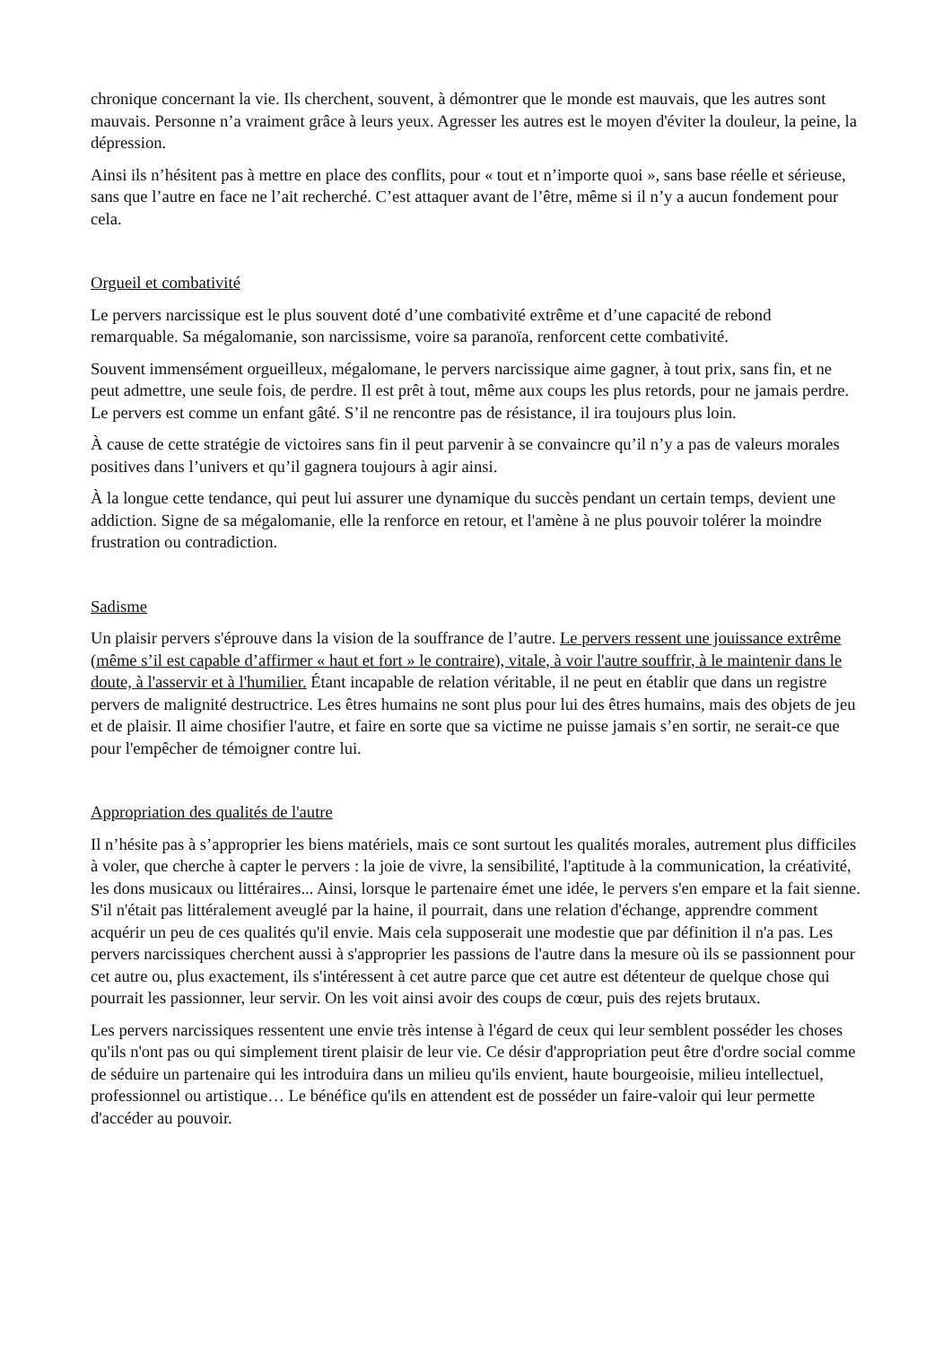chronique concernant la vie. Ils cherchent, souvent, à démontrer que le monde est mauvais, que les autres sont mauvais. Personne n’a vraiment grâce à leurs yeux. Agresser les autres est le moyen d'éviter la douleur, la peine, la dépression.
Ainsi ils n’hésitent pas à mettre en place des conflits, pour « tout et n’importe quoi », sans base réelle et sérieuse, sans que l’autre en face ne l’ait recherché. C’est attaquer avant de l’être, même si il n’y a aucun fondement pour cela.
Orgueil et combativité
Le pervers narcissique est le plus souvent doté d’une combativité extrême et d’une capacité de rebond remarquable. Sa mégalomanie, son narcissisme, voire sa paranoïa, renforcent cette combativité.
Souvent immensément orgueilleux, mégalomane, le pervers narcissique aime gagner, à tout prix, sans fin, et ne peut admettre, une seule fois, de perdre. Il est prêt à tout, même aux coups les plus retords, pour ne jamais perdre. Le pervers est comme un enfant gâté. S’il ne rencontre pas de résistance, il ira toujours plus loin.
À cause de cette stratégie de victoires sans fin il peut parvenir à se convaincre qu’il n’y a pas de valeurs morales positives dans l’univers et qu’il gagnera toujours à agir ainsi.
À la longue cette tendance, qui peut lui assurer une dynamique du succès pendant un certain temps, devient une addiction. Signe de sa mégalomanie, elle la renforce en retour, et l'amène à ne plus pouvoir tolérer la moindre frustration ou contradiction.
Sadisme
Un plaisir pervers s'éprouve dans la vision de la souffrance de l’autre. Le pervers ressent une jouissance extrême (même s’il est capable d’affirmer « haut et fort » le contraire), vitale, à voir l'autre souffrir, à le maintenir dans le doute, à l'asservir et à l'humilier. Étant incapable de relation véritable, il ne peut en établir que dans un registre pervers de malignité destructrice. Les êtres humains ne sont plus pour lui des êtres humains, mais des objets de jeu et de plaisir. Il aime chosifier l'autre, et faire en sorte que sa victime ne puisse jamais s’en sortir, ne serait-ce que pour l'empêcher de témoigner contre lui.
Appropriation des qualités de l'autre
Il n’hésite pas à s’approprier les biens matériels, mais ce sont surtout les qualités morales, autrement plus difficiles à voler, que cherche à capter le pervers : la joie de vivre, la sensibilité, l'aptitude à la communication, la créativité, les dons musicaux ou littéraires... Ainsi, lorsque le partenaire émet une idée, le pervers s'en empare et la fait sienne. S'il n'était pas littéralement aveuglé par la haine, il pourrait, dans une relation d'échange, apprendre comment acquérir un peu de ces qualités qu'il envie. Mais cela supposerait une modestie que par définition il n'a pas. Les pervers narcissiques cherchent aussi à s'approprier les passions de l'autre dans la mesure où ils se passionnent pour cet autre ou, plus exactement, ils s'intéressent à cet autre parce que cet autre est détenteur de quelque chose qui pourrait les passionner, leur servir. On les voit ainsi avoir des coups de cœur, puis des rejets brutaux.
Les pervers narcissiques ressentent une envie très intense à l'égard de ceux qui leur semblent posséder les choses qu'ils n'ont pas ou qui simplement tirent plaisir de leur vie. Ce désir d'appropriation peut être d'ordre social comme de séduire un partenaire qui les introduira dans un milieu qu'ils envient, haute bourgeoisie, milieu intellectuel, professionnel ou artistique… Le bénéfice qu'ils en attendent est de posséder un faire-valoir qui leur permette d'accéder au pouvoir.